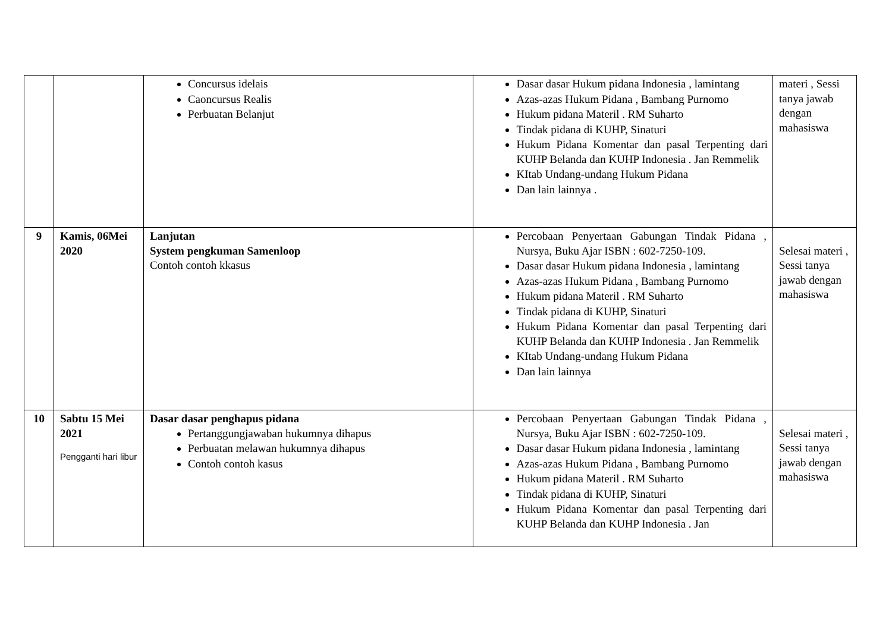| | | Concursus idelais Caoncursus Realis Perbuatan Belanjut | Dasar dasar Hukum pidana Indonesia , lamintang Azas-azas Hukum Pidana , Bambang Purnomo Hukum pidana Materil . RM Suharto Tindak pidana di KUHP, Sinaturi Hukum Pidana Komentar dan pasal Terpenting dari KUHP Belanda dan KUHP Indonesia . Jan Remmelik KItab Undang-undang Hukum Pidana Dan lain lainnya . | materi , Sessi tanya jawab dengan mahasiswa |
| 9 | Kamis, 06Mei 2020 | Lanjutan System pengkuman Samenloop Contoh contoh kkasus | Percobaan Penyertaan Gabungan Tindak Pidana , Nursya, Buku Ajar ISBN : 602-7250-109. Dasar dasar Hukum pidana Indonesia , lamintang Azas-azas Hukum Pidana , Bambang Purnomo Hukum pidana Materil . RM Suharto Tindak pidana di KUHP, Sinaturi Hukum Pidana Komentar dan pasal Terpenting dari KUHP Belanda dan KUHP Indonesia . Jan Remmelik KItab Undang-undang Hukum Pidana Dan lain lainnya | Selesai materi , Sessi tanya jawab dengan mahasiswa |
| 10 | Sabtu 15 Mei 2021 Pengganti hari libur | Dasar dasar penghapus pidana Pertanggungjawaban hukumnya dihapus Perbuatan melawan hukumnya dihapus Contoh contoh kasus | Percobaan Penyertaan Gabungan Tindak Pidana , Nursya, Buku Ajar ISBN : 602-7250-109. Dasar dasar Hukum pidana Indonesia , lamintang Azas-azas Hukum Pidana , Bambang Purnomo Hukum pidana Materil . RM Suharto Tindak pidana di KUHP, Sinaturi Hukum Pidana Komentar dan pasal Terpenting dari KUHP Belanda dan KUHP Indonesia . Jan | Selesai materi , Sessi tanya jawab dengan mahasiswa |